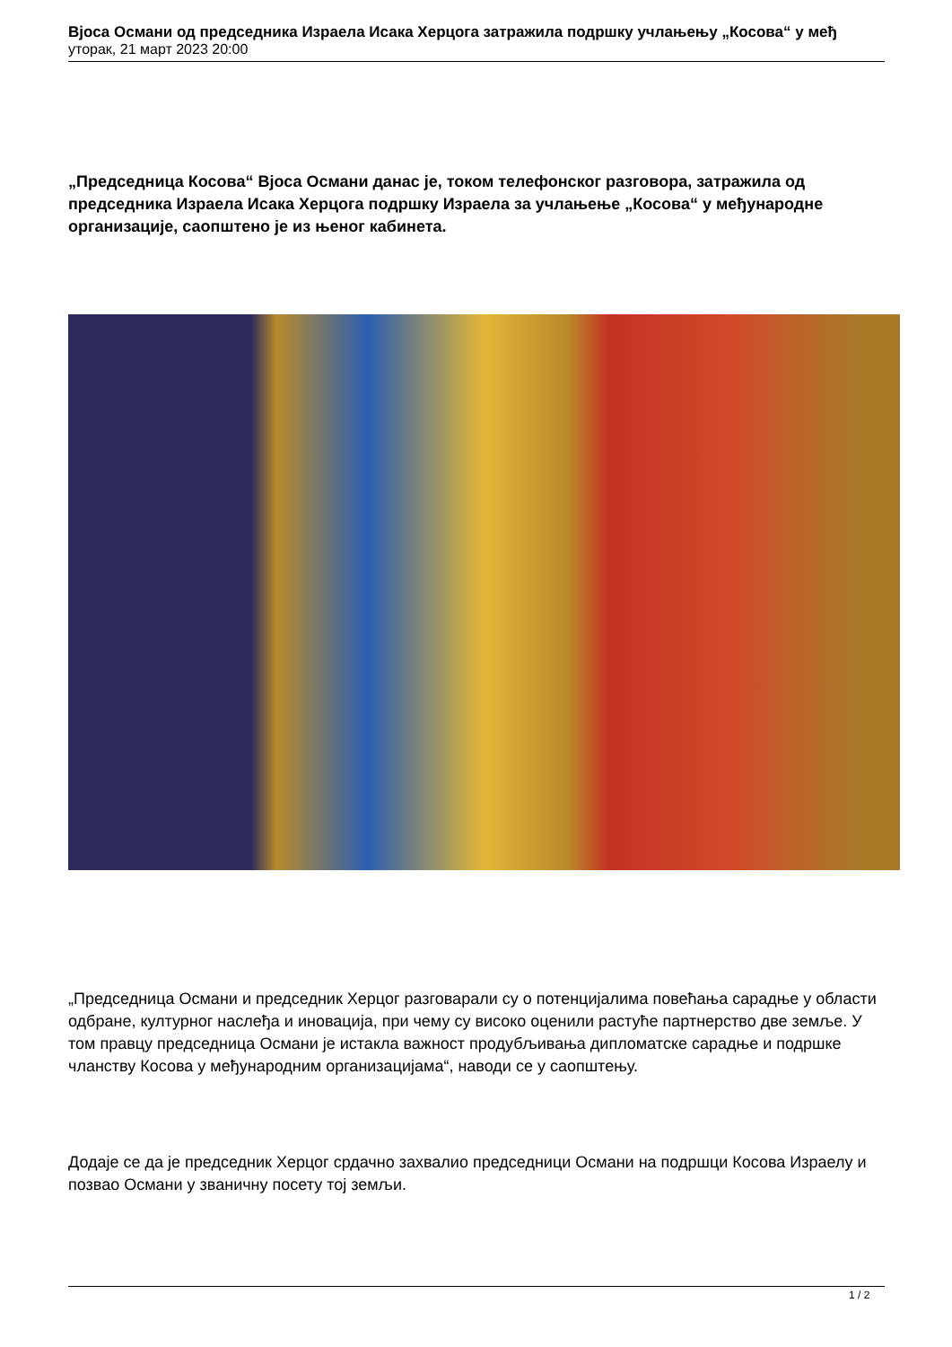Вјоса Османи од председника Израела Исака Херцога затражила подршку учлањењу „Косова“ у међ
уторак, 21 март 2023 20:00
„Председница Косова“ Вјоса Османи данас је, током телефонског разговора, затражила од председника Израела Исака Херцога подршку Израела за учлањење „Косова“ у међународне организације, саопштено је из њеног кабинета.
„Председница Османи и председник Херцог разговарали су о потенцијалима повећања сарадње у области одбране, културног наслеђа и иновација, при чему су високо оценили растуће партнерство две земље. У том правцу председница Османи је истакла важност продубљивања дипломатске сарадње и подршке чланству Косова у међународним организацијама“, наводи се у саопштењу.
Додаје се да је председник Херцог срдачно захвалио председници Османи на подршци Косова Израелу и позвао Османи у званичну посету тој земљи.
1 / 2